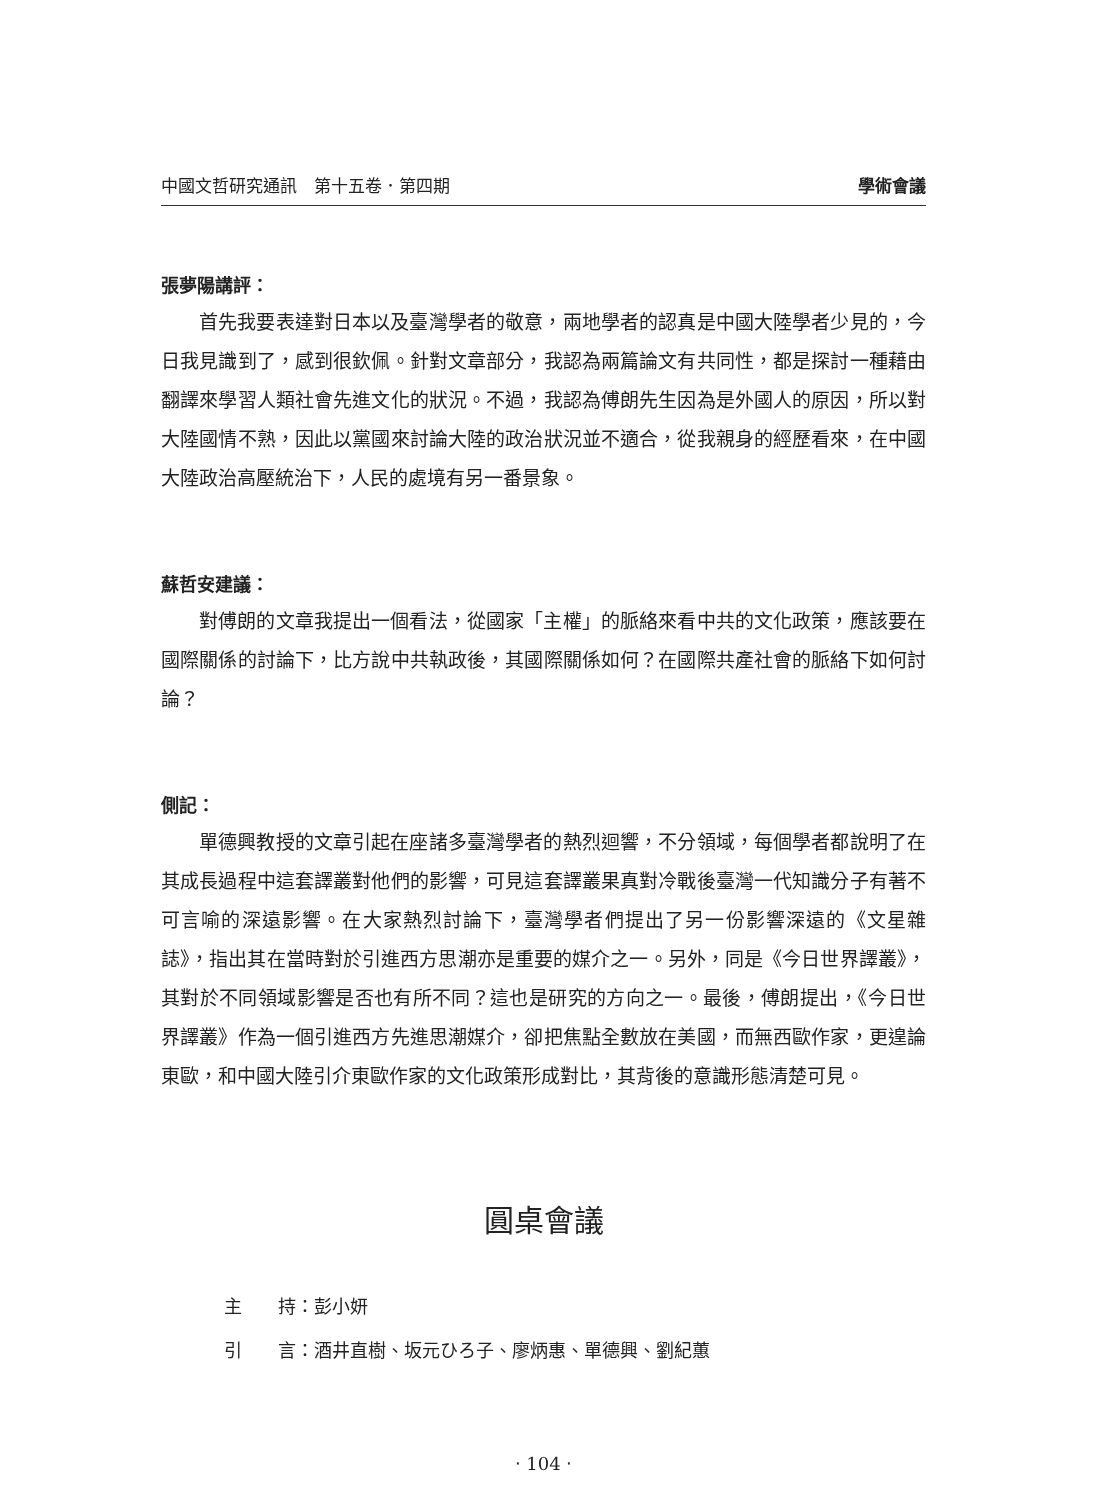中國文哲研究通訊　第十五卷．第四期 學術會議
張夢陽講評：
首先我要表達對日本以及臺灣學者的敬意，兩地學者的認真是中國大陸學者少見的，今日我見識到了，感到很欽佩。針對文章部分，我認為兩篇論文有共同性，都是探討一種藉由翻譯來學習人類社會先進文化的狀況。不過，我認為傅朗先生因為是外國人的原因，所以對大陸國情不熟，因此以黨國來討論大陸的政治狀況並不適合，從我親身的經歷看來，在中國大陸政治高壓統治下，人民的處境有另一番景象。
蘇哲安建議：
對傅朗的文章我提出一個看法，從國家「主權」的脈絡來看中共的文化政策，應該要在國際關係的討論下，比方說中共執政後，其國際關係如何？在國際共產社會的脈絡下如何討論？
側記：
單德興教授的文章引起在座諸多臺灣學者的熱烈迴響，不分領域，每個學者都說明了在其成長過程中這套譯叢對他們的影響，可見這套譯叢果真對冷戰後臺灣一代知識分子有著不可言喻的深遠影響。在大家熱烈討論下，臺灣學者們提出了另一份影響深遠的《文星雜誌》，指出其在當時對於引進西方思潮亦是重要的媒介之一。另外，同是《今日世界譯叢》，其對於不同領域影響是否也有所不同？這也是研究的方向之一。最後，傅朗提出，《今日世界譯叢》作為一個引進西方先進思潮媒介，卻把焦點全數放在美國，而無西歐作家，更遑論東歐，和中國大陸引介東歐作家的文化政策形成對比，其背後的意識形態清楚可見。
圓桌會議
主　　持：彭小妍
引　　言：酒井直樹、坂元ひろ子、廖炳惠、單德興、劉紀蕙
‧ 104 ‧